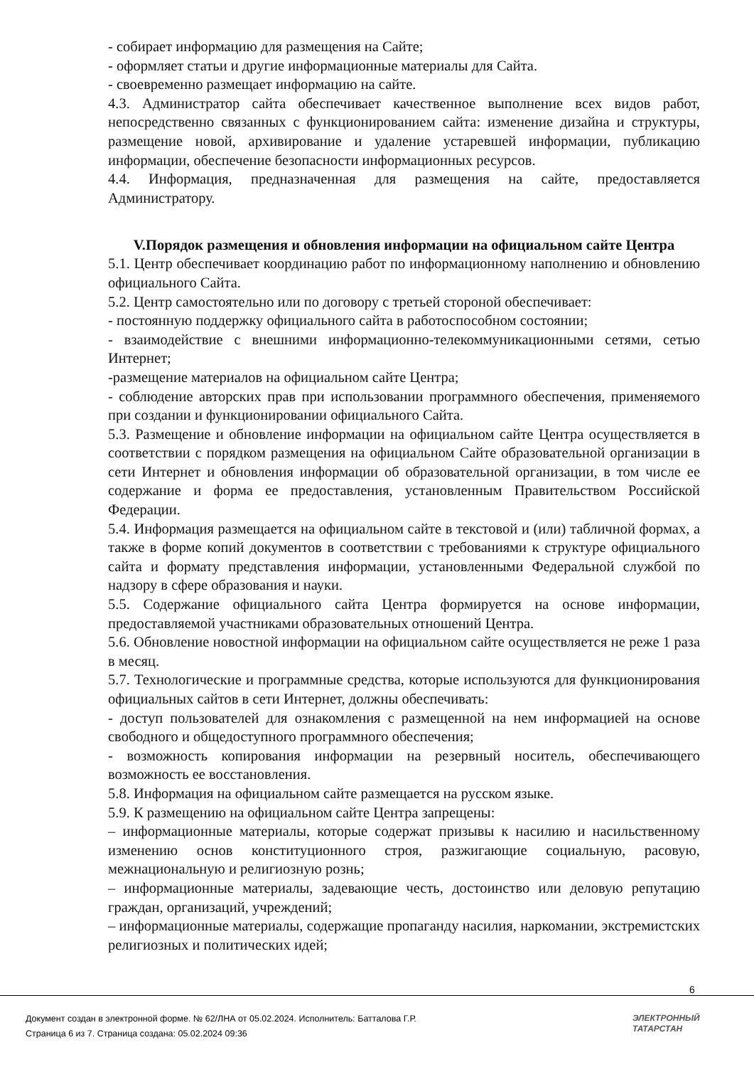- собирает информацию для размещения на Сайте;
- оформляет статьи и другие информационные материалы для Сайта.
- своевременно размещает информацию на сайте.
4.3. Администратор сайта обеспечивает качественное выполнение всех видов работ, непосредственно связанных с функционированием сайта: изменение дизайна и структуры, размещение новой, архивирование и удаление устаревшей информации, публикацию информации, обеспечение безопасности информационных ресурсов.
4.4. Информация, предназначенная для размещения на сайте, предоставляется Администратору.
V.Порядок размещения и обновления информации на официальном сайте Центра
5.1. Центр обеспечивает координацию работ по информационному наполнению и обновлению официального Сайта.
5.2. Центр самостоятельно или по договору с третьей стороной обеспечивает:
- постоянную поддержку официального сайта в работоспособном состоянии;
- взаимодействие с внешними информационно-телекоммуникационными сетями, сетью Интернет;
-размещение материалов на официальном сайте Центра;
- соблюдение авторских прав при использовании программного обеспечения, применяемого при создании и функционировании официального Сайта.
5.3. Размещение и обновление информации на официальном сайте Центра осуществляется в соответствии с порядком размещения на официальном Сайте образовательной организации в сети Интернет и обновления информации об образовательной организации, в том числе ее содержание и форма ее предоставления, установленным Правительством Российской Федерации.
5.4. Информация размещается на официальном сайте в текстовой и (или) табличной формах, а также в форме копий документов в соответствии с требованиями к структуре официального сайта и формату представления информации, установленными Федеральной службой по надзору в сфере образования и науки.
5.5. Содержание официального сайта Центра формируется на основе информации, предоставляемой участниками образовательных отношений Центра.
5.6. Обновление новостной информации на официальном сайте осуществляется не реже 1 раза в месяц.
5.7. Технологические и программные средства, которые используются для функционирования официальных сайтов в сети Интернет, должны обеспечивать:
- доступ пользователей для ознакомления с размещенной на нем информацией на основе свободного и общедоступного программного обеспечения;
- возможность копирования информации на резервный носитель, обеспечивающего возможность ее восстановления.
5.8. Информация на официальном сайте размещается на русском языке.
5.9. К размещению на официальном сайте Центра запрещены:
– информационные материалы, которые содержат призывы к насилию и насильственному изменению основ конституционного строя, разжигающие социальную, расовую, межнациональную и религиозную рознь;
– информационные материалы, задевающие честь, достоинство или деловую репутацию граждан, организаций, учреждений;
– информационные материалы, содержащие пропаганду насилия, наркомании, экстремистских религиозных и политических идей;
6
Документ создан в электронной форме. № 62/ЛНА от 05.02.2024. Исполнитель: Батталова Г.Р.
Страница 6 из 7. Страница создана: 05.02.2024 09:36
ЭЛЕКТРОННЫЙ
ТАТАРСТАН